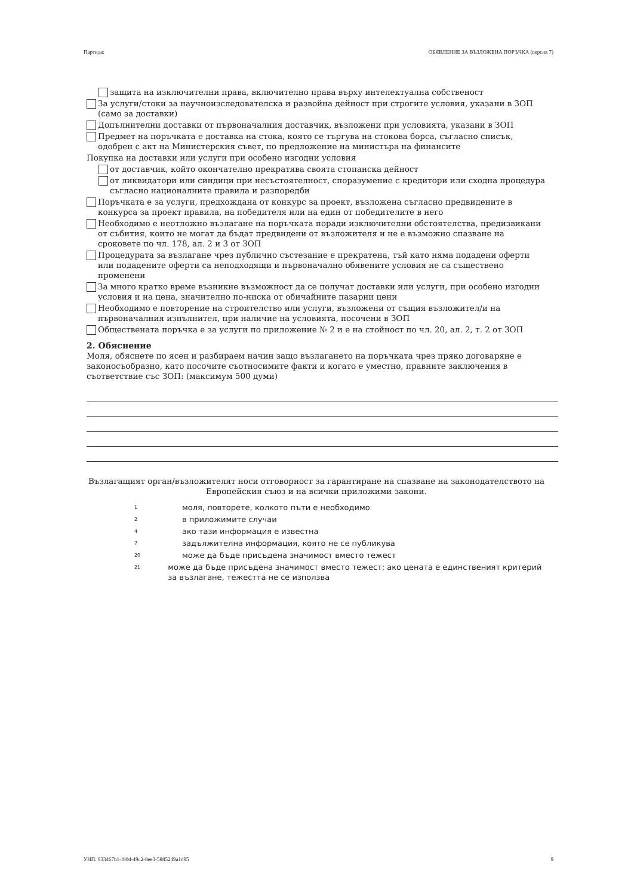Партида: ОБЯВЛЕНИЕ ЗА ВЪЗЛОЖЕНА ПОРЪЧКА (версия 7)
защита на изключителни права, включително права върху интелектуална собственост
За услуги/стоки за научноизследователска и развойна дейност при строгите условия, указани в ЗОП (само за доставки)
Допълнителни доставки от първоначалния доставчик, възложени при условията, указани в ЗОП
Предмет на поръчката е доставка на стока, която се търгува на стокова борса, съгласно списък, одобрен с акт на Министерския съвет, по предложение на министъра на финансите
Покупка на доставки или услуги при особено изгодни условия
от доставчик, който окончателно прекратява своята стопанска дейност
от ликвидатори или синдици при несъстоятелност, споразумение с кредитори или сходна процедура съгласно националните правила и разпоредби
Поръчката е за услуги, предхождана от конкурс за проект, възложена съгласно предвидените в конкурса за проект правила, на победителя или на един от победителите в него
Необходимо е неотложно възлагане на поръчката поради изключителни обстоятелства, предизвикани от събития, които не могат да бъдат предвидени от възложителя и не е възможно спазване на сроковете по чл. 178, ал. 2 и 3 от ЗОП
Процедурата за възлагане чрез публично състезание е прекратена, тъй като няма подадени оферти или подадените оферти са неподходящи и първоначално обявените условия не са съществено променени
За много кратко време възникне възможност да се получат доставки или услуги, при особено изгодни условия и на цена, значително по-ниска от обичайните пазарни цени
Необходимо е повторение на строителство или услуги, възложени от същия възложител/и на първоначалния изпълнител, при наличие на условията, посочени в ЗОП
Обществената поръчка е за услуги по приложение № 2 и е на стойност по чл. 20, ал. 2, т. 2 от ЗОП
2. Обяснение
Моля, обяснете по ясен и разбираем начин защо възлагането на поръчката чрез пряко договаряне е законосъобразно, като посочите съотносимите факти и когато е уместно, правните заключения в съответствие със ЗОП: (максимум 500 думи)
Възлагащият орган/възложителят носи отговорност за гарантиране на спазване на законодателството на Европейския съюз и на всички приложими закони.
1 моля, повторете, колкото пъти е необходимо
2 в приложимите случаи
4 ако тази информация е известна
7 задължителна информация, която не се публикува
20 може да бъде присъдена значимост вместо тежест
21 може да бъде присъдена значимост вместо тежест; ако цената е единственият критерий за възлагане, тежестта не се използва
УНП: 933467b1-f80d-49c2-8ee3-5885249a1d95 9